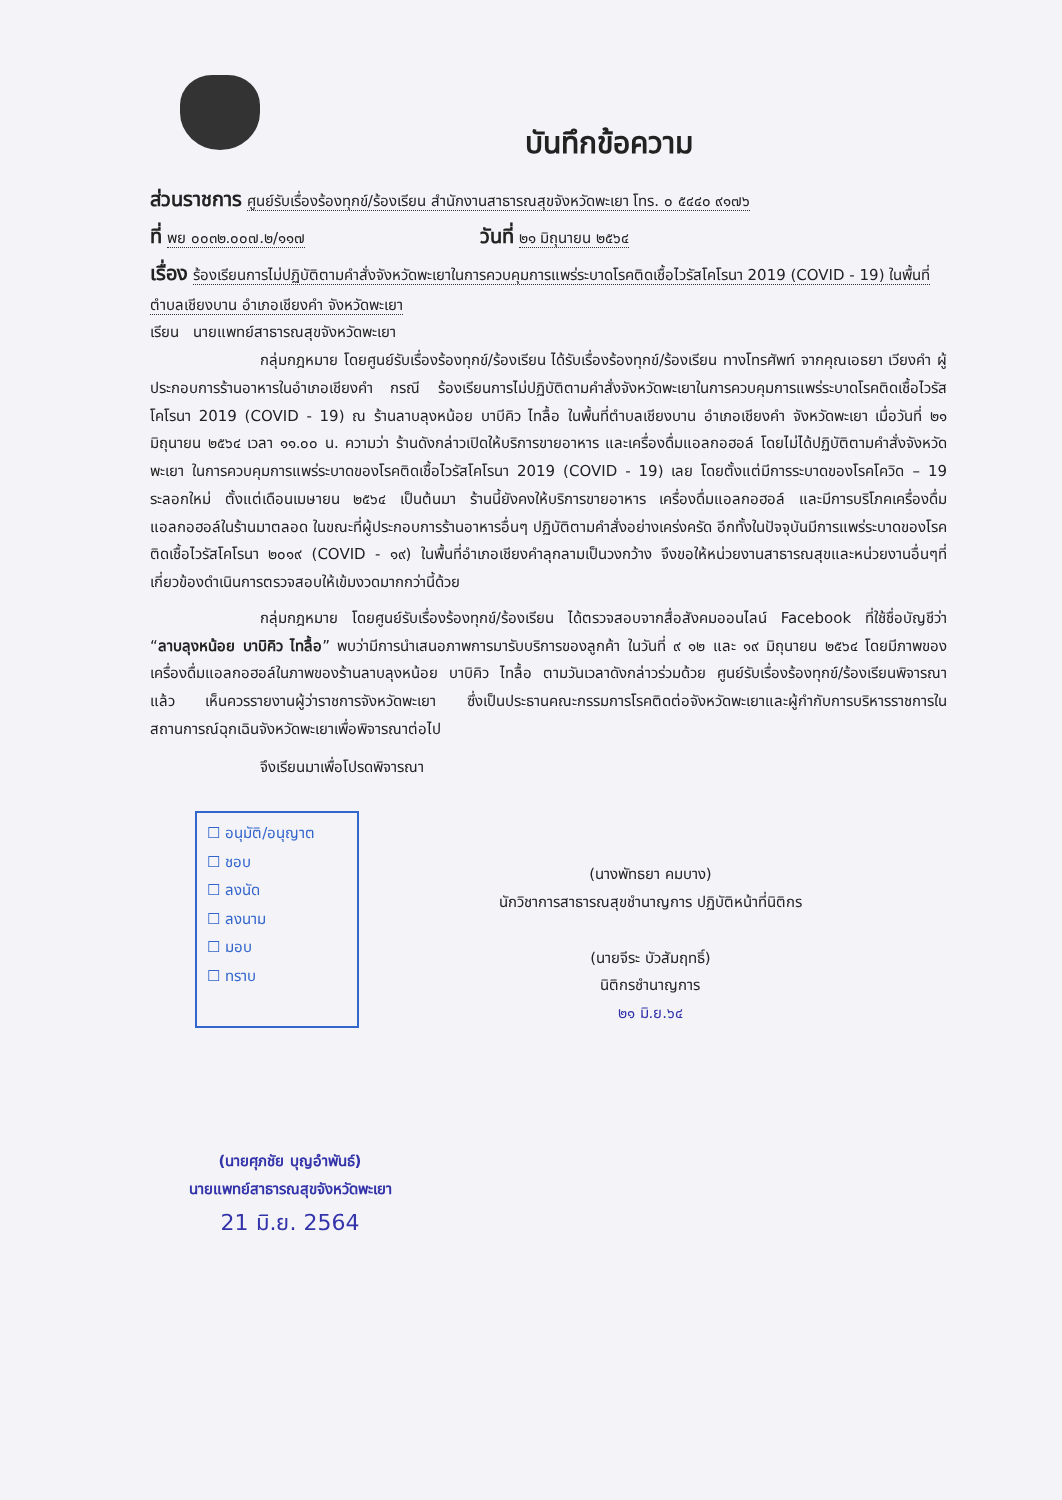บันทึกข้อความ
ส่วนราชการ ศูนย์รับเรื่องร้องทุกข์/ร้องเรียน สำนักงานสาธารณสุขจังหวัดพะเยา โทร. ๐ ๕๔๔๐ ๙๑๗๖
ที่ พย ๐๐๓๒.๐๐๗.๒/๑๑๗ วันที่ ๒๑ มิถุนายน ๒๕๖๔
เรื่อง ร้องเรียนการไม่ปฏิบัติตามคำสั่งจังหวัดพะเยาในการควบคุมการแพร่ระบาดโรคติดเชื้อไวรัสโคโรนา 2019 (COVID - 19) ในพื้นที่ตำบลเชียงบาน อำเภอเชียงคำ จังหวัดพะเยา
เรียน นายแพทย์สาธารณสุขจังหวัดพะเยา
กลุ่มกฎหมาย โดยศูนย์รับเรื่องร้องทุกข์/ร้องเรียน ได้รับเรื่องร้องทุกข์/ร้องเรียน ทางโทรศัพท์ จากคุณเอธยา เวียงคำ ผู้ประกอบการร้านอาหารในอำเภอเชียงคำ กรณี ร้องเรียนการไม่ปฏิบัติตามคำสั่งจังหวัดพะเยาในการควบคุมการแพร่ระบาดโรคติดเชื้อไวรัสโคโรนา 2019 (COVID - 19) ณ ร้านลาบลุงหน้อย บาบีคิว ไทลื้อ ในพื้นที่ตำบลเชียงบาน อำเภอเชียงคำ จังหวัดพะเยา เมื่อวันที่ ๒๑ มิถุนายน ๒๕๖๔ เวลา ๑๑.๐๐ น. ความว่า ร้านดังกล่าวเปิดให้บริการขายอาหาร และเครื่องดื่มแอลกอฮอล์ โดยไม่ได้ปฏิบัติตามคำสั่งจังหวัดพะเยา ในการควบคุมการแพร่ระบาดของโรคติดเชื้อไวรัสโคโรนา 2019 (COVID - 19) เลย โดยตั้งแต่มีการระบาดของโรคโควิด – 19 ระลอกใหม่ ตั้งแต่เดือนเมษายน ๒๕๖๔ เป็นต้นมา ร้านนี้ยังคงให้บริการขายอาหาร เครื่องดื่มแอลกอฮอล์ และมีการบริโภคเครื่องดื่มแอลกอฮอล์ในร้านมาตลอด ในขณะที่ผู้ประกอบการร้านอาหารอื่นๆ ปฏิบัติตามคำสั่งอย่างเคร่งครัด อีกทั้งในปัจจุบันมีการแพร่ระบาดของโรคติดเชื้อไวรัสโคโรนา ๒๐๑๙ (COVID - ๑๙) ในพื้นที่อำเภอเชียงคำลุกลามเป็นวงกว้าง จึงขอให้หน่วยงานสาธารณสุขและหน่วยงานอื่นๆที่เกี่ยวข้องดำเนินการตรวจสอบให้เข้มงวดมากกว่านี้ด้วย
กลุ่มกฎหมาย โดยศูนย์รับเรื่องร้องทุกข์/ร้องเรียน ได้ตรวจสอบจากสื่อสังคมออนไลน์ Facebook ที่ใช้ชื่อบัญชีว่า “ลาบลุงหน้อย บาบิคิว ไทลื้อ” พบว่ามีการนำเสนอภาพการมารับบริการของลูกค้า ในวันที่ ๙ ๑๒ และ ๑๙ มิถุนายน ๒๕๖๔ โดยมีภาพของเครื่องดื่มแอลกอฮอล์ในภาพของร้านลาบลุงหน้อย บาบิคิว ไทลื้อ ตามวันเวลาดังกล่าวร่วมด้วย ศูนย์รับเรื่องร้องทุกข์/ร้องเรียนพิจารณาแล้ว เห็นควรรายงานผู้ว่าราชการจังหวัดพะเยา ซึ่งเป็นประธานคณะกรรมการโรคติดต่อจังหวัดพะเยาและผู้กำกับการบริหารราชการในสถานการณ์ฉุกเฉินจังหวัดพะเยาเพื่อพิจารณาต่อไป
จึงเรียนมาเพื่อโปรดพิจารณา
☐ อนุมัติ/อนุญาต
☐ ชอบ
☐ ลงนัด
☐ ลงนาม
☐ มอบ
☐ ทราบ
(นางพัทธยา คมบาง)
นักวิชาการสาธารณสุขชำนาญการ ปฏิบัติหน้าที่นิติกร
(นายจีระ บัวสัมฤทธิ์)
นิติกรชำนาญการ
๒๑ มิ.ย.๖๔
(นายศุภชัย บุญอำพันธ์)
นายแพทย์สาธารณสุขจังหวัดพะเยา
21 มิ.ย. 2564